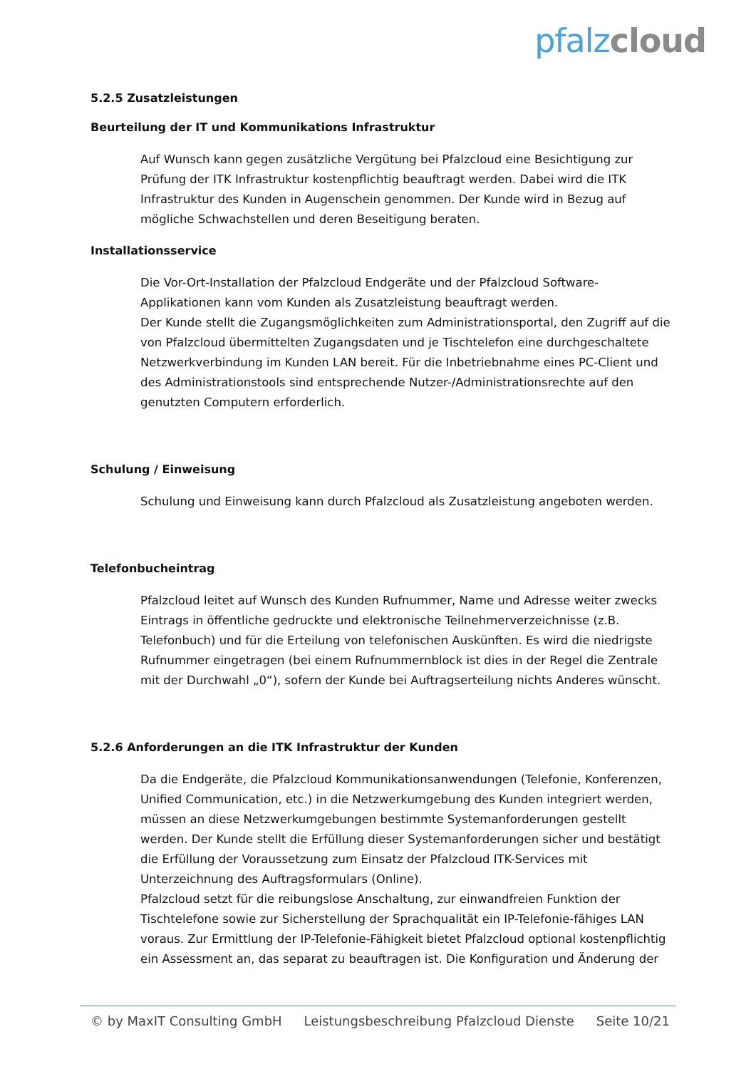pfalz cloud
5.2.5 Zusatzleistungen
Beurteilung der IT und Kommunikations Infrastruktur
Auf Wunsch kann gegen zusätzliche Vergütung bei Pfalzcloud eine Besichtigung zur Prüfung der ITK Infrastruktur kostenpflichtig beauftragt werden. Dabei wird die ITK Infrastruktur des Kunden in Augenschein genommen. Der Kunde wird in Bezug auf mögliche Schwachstellen und deren Beseitigung beraten.
Installationsservice
Die Vor-Ort-Installation der Pfalzcloud Endgeräte und der Pfalzcloud Software-Applikationen kann vom Kunden als Zusatzleistung beauftragt werden.
Der Kunde stellt die Zugangsmöglichkeiten zum Administrationsportal, den Zugriff auf die von Pfalzcloud übermittelten Zugangsdaten und je Tischtelefon eine durchgeschaltete Netzwerkverbindung im Kunden LAN bereit. Für die Inbetriebnahme eines PC-Client und des Administrationstools sind entsprechende Nutzer-/Administrationsrechte auf den genutzten Computern erforderlich.
Schulung / Einweisung
Schulung und Einweisung kann durch Pfalzcloud als Zusatzleistung angeboten werden.
Telefonbucheintrag
Pfalzcloud leitet auf Wunsch des Kunden Rufnummer, Name und Adresse weiter zwecks Eintrags in öffentliche gedruckte und elektronische Teilnehmerverzeichnisse (z.B. Telefonbuch) und für die Erteilung von telefonischen Auskünften. Es wird die niedrigste Rufnummer eingetragen (bei einem Rufnummernblock ist dies in der Regel die Zentrale mit der Durchwahl „0“), sofern der Kunde bei Auftragserteilung nichts Anderes wünscht.
5.2.6 Anforderungen an die ITK Infrastruktur der Kunden
Da die Endgeräte, die Pfalzcloud Kommunikationsanwendungen (Telefonie, Konferenzen, Unified Communication, etc.) in die Netzwerkumgebung des Kunden integriert werden, müssen an diese Netzwerkumgebungen bestimmte Systemanforderungen gestellt werden. Der Kunde stellt die Erfüllung dieser Systemanforderungen sicher und bestätigt die Erfüllung der Voraussetzung zum Einsatz der Pfalzcloud ITK-Services mit Unterzeichnung des Auftragsformulars (Online).
Pfalzcloud setzt für die reibungslose Anschaltung, zur einwandfreien Funktion der Tischtelefone sowie zur Sicherstellung der Sprachqualität ein IP-Telefonie-fähiges LAN voraus. Zur Ermittlung der IP-Telefonie-Fähigkeit bietet Pfalzcloud optional kostenpflichtig ein Assessment an, das separat zu beauftragen ist. Die Konfiguration und Änderung der
© by MaxIT Consulting GmbH Leistungsbeschreibung Pfalzcloud Dienste Seite 10/21